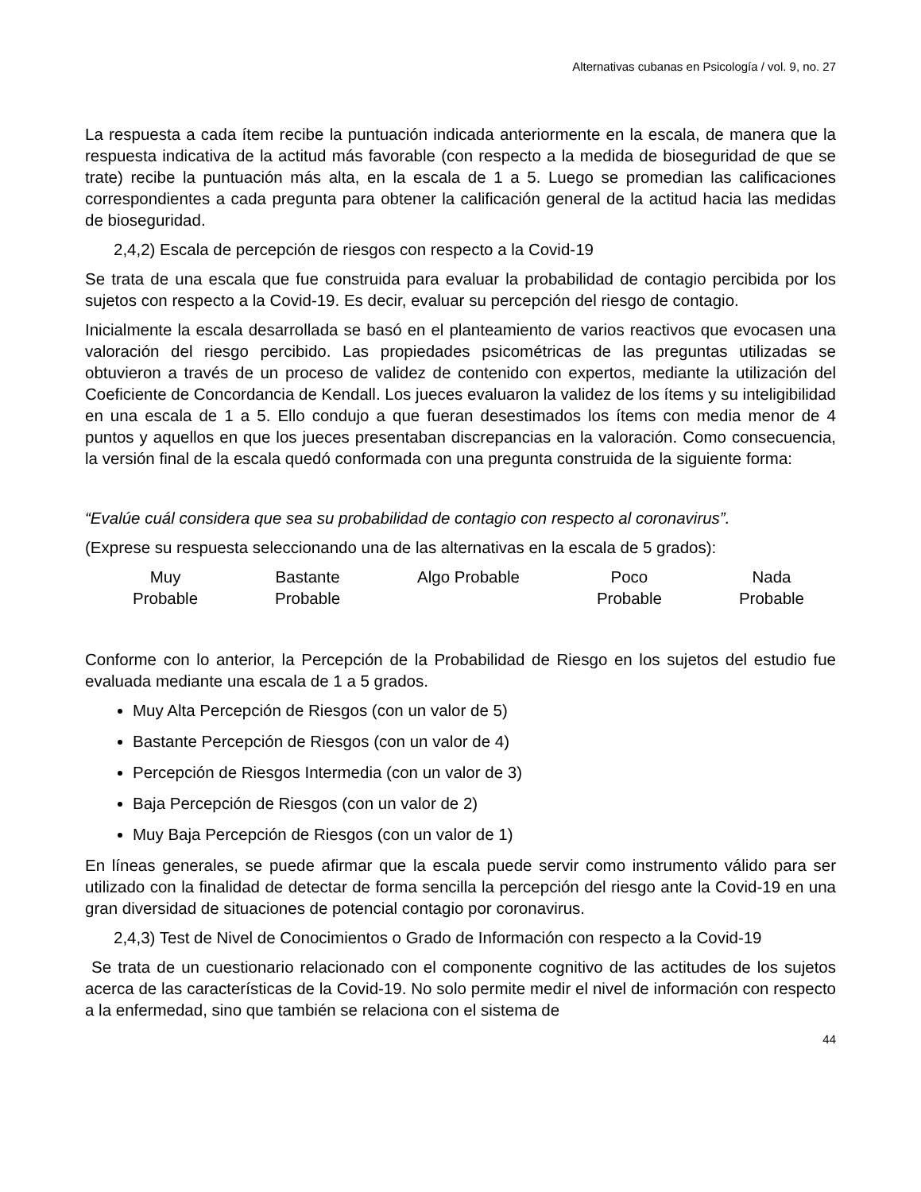Alternativas cubanas en Psicología / vol. 9, no. 27
La respuesta a cada ítem recibe la puntuación indicada anteriormente en la escala, de manera que la respuesta indicativa de la actitud más favorable (con respecto a la medida de bioseguridad de que se trate) recibe la puntuación más alta, en la escala de 1 a 5. Luego se promedian las calificaciones correspondientes a cada pregunta para obtener la calificación general de la actitud hacia las medidas de bioseguridad.
2,4,2) Escala de percepción de riesgos con respecto a la Covid-19
Se trata de una escala que fue construida para evaluar la probabilidad de contagio percibida por los sujetos con respecto a la Covid-19. Es decir, evaluar su percepción del riesgo de contagio.
Inicialmente la escala desarrollada se basó en el planteamiento de varios reactivos que evocasen una valoración del riesgo percibido. Las propiedades psicométricas de las preguntas utilizadas se obtuvieron a través de un proceso de validez de contenido con expertos, mediante la utilización del Coeficiente de Concordancia de Kendall. Los jueces evaluaron la validez de los ítems y su inteligibilidad en una escala de 1 a 5. Ello condujo a que fueran desestimados los ítems con media menor de 4 puntos y aquellos en que los jueces presentaban discrepancias en la valoración. Como consecuencia, la versión final de la escala quedó conformada con una pregunta construida de la siguiente forma:
“Evalúe cuál considera que sea su probabilidad de contagio con respecto al coronavirus”.
(Exprese su respuesta seleccionando una de las alternativas en la escala de 5 grados):
Muy
Probable
Bastante
Probable
Algo Probable Poco
Probable
Nada
Probable
Conforme con lo anterior, la Percepción de la Probabilidad de Riesgo en los sujetos del estudio fue evaluada mediante una escala de 1 a 5 grados.
Muy Alta Percepción de Riesgos (con un valor de 5)
Bastante Percepción de Riesgos (con un valor de 4)
Percepción de Riesgos Intermedia (con un valor de 3)
Baja Percepción de Riesgos (con un valor de 2)
Muy Baja Percepción de Riesgos (con un valor de 1)
En líneas generales, se puede afirmar que la escala puede servir como instrumento válido para ser utilizado con la finalidad de detectar de forma sencilla la percepción del riesgo ante la Covid-19 en una gran diversidad de situaciones de potencial contagio por coronavirus.
2,4,3) Test de Nivel de Conocimientos o Grado de Información con respecto a la Covid-19
Se trata de un cuestionario relacionado con el componente cognitivo de las actitudes de los sujetos acerca de las características de la Covid-19. No solo permite medir el nivel de información con respecto a la enfermedad, sino que también se relaciona con el sistema de
44